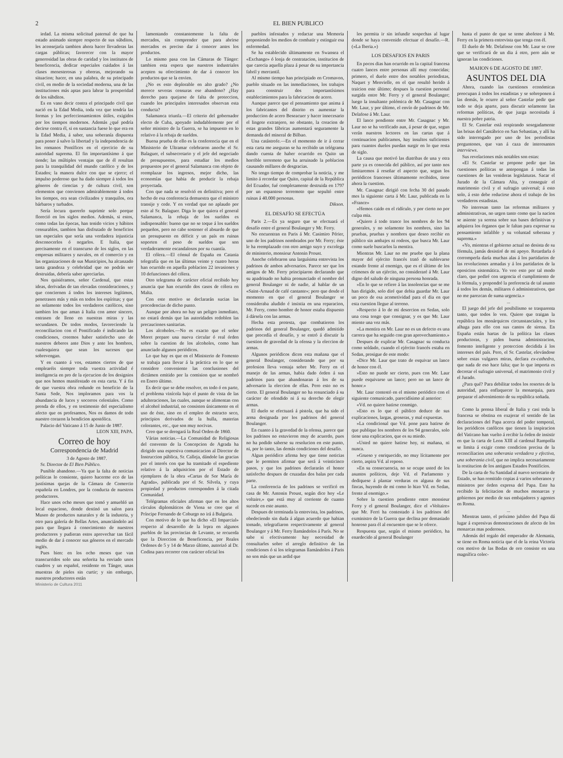2 EL BIEN PUBLICO
iedad. La misma solicitud paternal de que ha estado animado siempre respecto de sus súbditos, les aconsejaría tambien ahora hacer llevaderas las cargas públicas; favorecer con la mayor generosidad las obras de caridad y los institutos de beneficencia, dedicar especiales cuidados á las clases menesterosas y obreras, mejorando su situacion; hacer, en una palabra, de su principado civil, en medio de la sociedad moderna, una de las instituciones más aptas para labrar la prosperidad de los súbditos.
Es en vano decir contra el principado civil que nació en la Edad Media, toda vez que tendría las formas y los perfeccionamientos útiles, exigidos por los tiempos modernos. Además ¿qué podría decirse contra él, si en sustancia fuese lo que era en la Edad Media, á saber, una soberanía dispuesta para poner á salvo la libertad y la independencia de los romanos Pontífices en el ejercicio de su autoridad suprema. El fin importantísimo á que tiende; las múltiples ventajas que de él resultan para la tranquilidad del mundo católico y de los Estados; la manera dulce con que se ejerce; el impulso poderoso que ha dado siempre á todos los géneros de ciencias y de cultura civil, son elementos que convienen admirablemente á todos los tiempos, ora sean civilizados y tranquilos, ora bárbaros y turbados.
Sería locura quererlo suprimir solo porque floreció en los siglos medios. Además, si estos, como todas las épocas, han tenido vicios y hábitos censurables, tambien han disfrutado de beneficios tan especiales que sería una verdadera injusticia desconocerlos ó negarlos. E Italia, que precisamente en el transcurso de los siglos, en las empresas militares y navales, en el comercio y en las organizaciones de sus Municipios, ha alcanzado tanta grandeza y celebridad que no podrán ser destruidas, debería saber apreciarlas.
Nos quisiéramos, señor Cardenal, que estas ideas, derivadas de tan elevadas consideraciones, y que conciernen á todos los intereses legítimos, penetrasen más y más en todos los espíritus; y que no solamente todos los verdaderos católicos, sino tambien los que aman á Italia con amor sincero, entrasen de lleno en nuestras miras y las secundasen. De todos modos, favoreciendo la reconciliacion con el Pontificado é indicando las condiciones, creemos haber satisfecho uno de nuestros deberes ante Dios y ante los hombres, cualesquiera que sean los sucesos que sobrevengan.
Y en cuanto á vos, estamos ciertos de que emplearéis siempre toda vuestra actividad é inteligencia en pro de la ejecucion de los designios que nos hemos manifestado en esta carta. Y á fin de que vuestra obra redunde en beneficio de la Santa Sede, Nos imploramos para vos la abundancia de luces y socorros celestiales. Como prenda de ellos, y en testimonio del especialismo afecto que os profesamos, Nos os damos de todo nuestro corazon la bendicion apostólica.
Palacio del Vaticano á 15 de Junio de 1887.
LEON XIII, PAPA.
Correo de hoy
Correspondencia de Madrid
3 de Agosto de 1887.
Sr. Director de El Bien Público.
Punible abandono.—Ya que la falta de noticias políticas lo consiente, quiero hacerme eco de las justísimas quejas de la Cámara de Comercio española en Londres, por la conducta de nuestros productores.
Hace unos ocho meses que tomó y amuebló un local espacioso, donde destinó un salon para Museo de productos naturales y de la industria, y otro para galería de Bellas Artes, anunciándolo así para que llegara á conocimiento de nuestros productores y pudieran estos aprovechar tan fácil medio de dar á conocer sus géneros en el mercado inglés.
Pues bien: en los ocho meses que van transcurridos solo una señorita ha enviado unos cuadros y un español, residente en Tánger, unas muestras de pieles sin curtir; y sin embargo, nuestros productores están
lamentando constantemente la falta de mercados, sin comprender que para abrirse mercados es preciso dar á conocer antes los productos.
Lo mismo pasa con las Cámaras de Tánger: tambien esta espera que nuestros industriales acepten su ofrecimiento de dar á conocer los productos que se la envien.
¿No es esto deplorable en alto grado? ¿No merece severas censuras ese abandono? ¿Hay derecho para quejarse de falta de proteccion, cuando los principales interesados observan esta conducta?
Salamanca triunfa.—El criterio del gobernador electo de Cuba, apoyado indudablemente por el señor ministro de la Guerra, se ha impuesto en lo relativo á la rebaja de sueldos.
Buena prueba de ello es la conferencia que en el Ministerio de Ultramar celebraron anoche el Sr. Balaguer, el subsecretario y el jefe del negociado de presupuestos, para estudiar los medios propuestos por el general Salamanca con objeto de reemplazar los ingresos, mejor dicho, las economías que habia de producir la rebaja proyectada.
Con que nada se resolvió en definitiva; pero el hecho de esa conferencia demuestra que el ministro transije y cede. Y en verdad que no aplaudo por esto al Sr. Balaguer. Diga lo que quiera el general Salamanca, la rebaja de los sueldos es indispensable: bueno que no se toque á los sueldos pequeños, pero no cabe sostener el absurdo de que un presupuesto en déficit y un país en ruinas soporten el peso de sueldos que son verdaderamente escandalosos por su cuantía.
El cólera.—El cónsul de España en Catania telegrafía que en las últimas veinte y cuatro horas han ocurrido en aquella poblacion 22 invasiones y 10 defunciones del cólera.
Otro telegrama de carácter oficial recibido hoy anuncia que han ocurrido dos casos de cólera en Malta.
Con este motivo se declararán sucias las procedencias de dicho punto.
Aunque por ahora no hay un peligro inmediato, no estará demás que las autoridades redoblen las precauciones sanitarias.
Los alcoholes.—No es exacto que el señor Moret prepare una nueva circular ó real órden sobre la cuestion de los alcoholes, como han anunciado algunos periódicos.
Lo que hay es que en el Ministerio de Fomento se trabaja para llevar á la práctica en lo que se considere conveniente las conclusiones del dictámen emitido por la comision que se nombró en Enero último.
Es decir que se debe resolver, en todo ó en parte, el problema vinícola bajo el punto de vista de las adulteraciones, las cuales, aunque se alimentan con el alcohol industrial, no consisten únicamente en el uso de éste, sino en el empleo de estracto seco, principios derivados de la hulla, materias colorantes, etc., que son muy nocivas.
Creo que se derogará la Real Orden de 1860.
Várias noticias.—La Comunidad de Religiosas del convento de la Concepcion de Agrada ha dirigido una espresiva comunicacion al Director de Instruccion pública, Sr. Calleja, dándole las gracias por el interés con que ha tramitado el espediente relativo á la adquisicion por el Estado de ejemplares de la obra «Cartas de Sor María de Agrada», publicada por el Sr. Silvela, y cuya propiedad y productos corresponden á la citada Comunidad.
Telégramas oficiales afirman que en los altos círculos diplomáticos de Viena se cree que el Príncipe Fernando de Coburgo no irá á Bulgaria.
Con motivo de lo que ha dicho «El Imparcial» respecto al desarrollo de la lepra en algunos pueblos de las provincias de Levante, se recuerda que la Direccion de Beneficencia, por Reales Ordenes de 5 y 14 de Marzo último, autorizó al Dr. Codina para recorrer con carácter oficial los
pueblos infestados y redactar una Memoria proponiendo los medios de combatir y estinguir esa enfermedad.
Se ha establecido últimamente en Swansea el «Exchange» ó lonja de contratacion, institucion de que carecia aquella plaza á pesar de su importancia fabril y mercantil.
Al mismo tiempo han principiado en Cromavon, pueblo situado en las inmediaciones, los trabajos para construir dos importantísimos establecimientos para la fabricacion de acero.
Aunque parece que el pensamiento que anima á los fabricantes del distrito es aumentar la produccion de acero Beseacuer y hacer innecesario el lingote extranjero, no obstante, la creacion de estas grandes fábricas aumentará seguramente la demanda del mineral de Bilbao.
Una catástrofe.—En el momento de ir á cerrar esta carta me aseguran se ha recibido un telégrama dando cuenta de haber ocurrido en Quito un horrible terremoto que ha arruinado la poblacion causando millares de desgracias.
No tengo tiempo de comprobar la noticia, y me limito á recordar que Quito, capital de la República del Ecuador, fué completamente destruida en 1797 por un espantoso terremoto que sepultó entre ruinas á 40.000 personas.
Dikson.
EL DESAFÍO SE EFECTÚA
Paris 2.—Es ya seguro que se efectuará el desafío entre el general Boulanger y Mr. Ferry.
No encuentran en Paris á Mr. Casimiro Périer, uno de los padrinos nombrados por Mr. Ferry; éste le ha reemplazado con otro amigo suyo y excolega de ministerio, monsieur Antonin Proust.
Anoche celebraron una larguísima entrevista los padrinos de ambos adversarios. Parece ser que los amigos de Mr. Ferry principiaron declarando que su apadrinado no habia pronunciado el nombre del general Boulanger ni de nadie, al hablar de un «Saint-Arnaud de café cantante»; pero que desde el momento en que el general Boulanger se consideraba aludido é insistia en una reparacion, Mr. Ferry, como hombre de honor estaba dispuesto á dársela con las armas.
Hecha esta protesta, que combatieron los padrinos del general Boulanger, quedó admitido que procedía el desafío, y se entró á discutir la cuestion de gravedad de la ofensa y la eleccion de armas.
Algunos periódicos dicen esta mañana que el general Boulanger, considerando que por su profesion lleva ventaja sobre Mr. Ferry en el manejo de las armas, habia dado órden á sus padrinos para que abandonaran á los de su adversario la eleccion de ellas. Pero esto no es cierto. El general Boulanger no ha renunciado á su carácter de ofendido ni á su derecho de elegir armas.
El duelo se efectuará á pistola, que ha sido el arma designada por los padrinos del general Boulanger.
En cuanto á la gravedad de la ofensa, parece que los padrinos no estuvieron muy de acuerdo, pues no ha podido saberse su resolucion en este punto, ni, por lo tanto, las demás condiciones del desafío.
Algun periódico afirma hoy que tiene noticias que le permiten afirmar que será á veinticinco pasos, y que los padrinos declararán el honor satisfecho despues de cruzadas dos balas por cada parte.
La conferencia de los padrinos se verificó en casa de Mr. Antonin Proust, según dice hoy «Le voltaire,» que está muy al corriente de cuanto sucede en este asunto.
Despues de terminada la entrevista, los padrinos, obedeciendo sin duda á algun acuerdo que habian tomado, telegrafiaron respectivamente al general Boulanger y á Mr. Ferry llamándolos á París. No se sabe si efectivamente hay necesidad de consultarles sobre el arreglo definitivo de las condiciones ó si los telegramas llamándolos á Paris no son más que un ardid que
les permita ir sin infundir sospechas al lugar donde se haya convenido efectuar el desafío.—R. («La Iberia.»)
LOS DESAFIOS EN PARIS
En pocos dias han ocurrido en la capital francesa cuatro lances entre personas allí muy conocidas; primero, el duelo entre dos notables periodistas, Naquet y Menvielle, en el que resultó herido á traicion este último; despues la cuestion personal surgida entre Mr. Ferry y el general Boulanger; luego la insultante polémica de Mr. Casagnac con Mr. Laur, y por último, el envío de padrinos de Mr. Delafose á Mr. Laur.
El lance pendiente entre Mr. Casagnac y Mr. Laur no se ha verificado aun, á pesar de que, segun verán nuestros lectores en las cartas que á continuacion publicamos, hay insultos suficientes para cuantos duelos puedan surgir en lo que resta de siglo.
La causa que motivó las diatribas de una y otra parte ya es conocida del público, así por tanto nos limitaremos á reseñar el aspecto que, segun los periódicos franceses últimamente recibidos, tiene ahora la cuestion.
Mr. Casagnac dirigió con fecha 30 del pasado mes la siguiente carta á Mr. Laur, publicada en la «France»
«Hemos caido en el ridículo, y por cierto no por culpa mia.
»Quiero á todo trance los nombres de los 94 generales, y no solamente los nombres, sino las pruebas, pruebas y nombres que deseo recibir en público sin ambajes ni rodeos, que busca Mr. Laur como suele buscarlos la mentira.
Mientras Mr. Laur no me pruebe que la plana mayor del ejército francés trató de sublevarse estando frente al enemigo, que es el último de los crímenes de un ejército, no consideraré á Mr. Laur digno del saludo de ninguna persona honrada.
»En lo que se refiere á las insolencias que se me han dirigido, solo diré que debia guardar Mr. Laur un poco de esa acometividad para el dia en que esta cuestion llegue al terreno.
»Respecto á lo de mi desercion en Sedan, solo una cosa tengo que consignar, y es que Mr. Laur miente una vez más.
»La mentira en Mr. Laur no es un defecto es una carrera que ha seguido con gran aprovechamiento.»
Despues de explicar Mr. Casagnac su conducta como soldado, cuando el ejército francés estaba en Sedan, prosigue de este modo:
«Dice Mr. Laur que trato de esquivar un lance de honor con él.
»Esto no puede ser cierto, pues con Mr. Laur puede esquivarse un lance; pero no un lance de honor.»
Mr. Laur contestó en el mismo periódico con el siguiente comunicado, parecidísimo al anterior:
«Vd. no quiere batirse conmigo.
»Esto es lo que el público deduce de sus explicaciones, largas, groseras, y mal expuestas.
»La condicional que Vd. pone para batirse de que publique los nombres de los 94 generales, solo tiene una explicacion, que es su miedo.
»Usted no quiere batirse hoy, ni mañana, ni nunca.
»Grueso y enriquecido, no muy lícitamente por cierto, aspira Vd. al reposo.
»En su consecuencia, no se ocupe usted de los asuntos políticos, deje Vd. el Parlamento y dediquese á plantar verduras en alguna de sus fincas, huyendo de mi como lo hizo Vd. en Sedan, frente al enemigo.»
Sobre la cuestion pendiente entre monsieur Ferry y el general Boulanger, dice el «Voltaire» que Mr. Ferri ha contestado á los padrinos del exministro de la Guerra que declina por demasiado honroso para él al encuentro que se le ofrece.
Respuesta que, según el mismo periódico, ha enardecido al general Boulanger
hasta el punto de que se teme abofetee á Mr. Ferry en la primera entrevista que tenga con él.
El duelo de Mr. Delafosse con Mr. Laur se cree que se verificará de un dia á otro, pero aún se ignoran las condiciones.
MAHON 6 DE AGOSTO DE 1887.
ASUNTOS DEL DIA
Ahora, cuando las cuestiones económicas preocupan á todos los estadistas y se sobreponen á las demás, le ocurre al señor Castelar pedir que todo se deja aparte, para discutir solamente las reformas políticas, de que juzga necesitada á nuestra pobre patria.
El Sr. Castelar está respirando sosegadamente las brisas del Cantábrico en San Sebastian, y allí ha sido interrogado por uno de los periodistas preguntones, que van á caza de interesantes interviews.
Sus revelaciones más notables son estas:
«El Sr. Castelar se propone pedir que las cuestiones políticas se antepongan á todas las cuestiones de las venideras legislaturas. Sacar el Jurado de la Cámara Alta, y conseguir el matrimonio civil y el sufragio universal; á esto solo, á esto debe reducirse ahora el trabajo de los verdaderos estadistas.
No interesan tanto las reformas militares y administrativas, no urgen tanto como que la nacion se asiente ya serena sobre sus bases definitivas y adquiera los órganos que le faltan para expresar su pensamiento infalible y su voluntad soberana y suprema.»
«Yo, mientras el gobierno actual no desista de su fórmula, jamás desistiré de mi apoyo. Retardarla ó corromperla daría muchas alas á los partidarios de las revoluciones armadas y á los partidarios de la oposicion sistemática. Yo veo esto por tal modo claro, que pediré con urgencia el cumplimiento de la fórmula, y propondré la preferencia de tal asunto á todos los demás, militares ó administrativos, que no me parezcan de suma urgencia.»
...
El juego del jefe del posibilismo se trasparenta tanto, que todos lo ven. Quiere que traigan la república los monárquicos circunstanciales, y los alhaga para ello con sus cantos de sirena. En España están hartas de la política las clases productoras, y piden buena administracion, fomento inteligente y proteccion decidida á los intereses del país. Pero, el Sr. Castelar, elevándose sobre estas vulgares miras, declara ex-cathedra, que nada de eso hace falta; que lo que importa es decretar el sufragio universal, el matrimonio civil y el Jurado.
¿Para qué? Para debilitar todos los resortes de la autoridad, para enflaquecer la monarquia, para preparar el advenimiento de su república soñada.
...
Como la prensa liberal de Italia y casi toda la francesa se obstina en exajerar el sentido de las declaraciones del Papa acerca del poder temporal, los periódicos católicos que tienen la inspiracion del Vaticano han vuelto á recibir la órden de insistir en que la carta de Leon XIII al cardenal Rampolla se limita á exigir como condicion precisa de la reconciliacion una soberania verdadera y efectiva, una soberania civil, que no implica necesariamente la restitucion de los antiguos Estados Pontificios.
De la carta de Su Santidad al nuevo secretario de Estado, se han remitido copias á varios soberanos y ministros por órden expresa del Papa. Este ha recibido la felicitacion de muchos monarcas y gobiernos por medio de sus embajadores y agentes en Roma.
...
Mientras tanto, el próximo jubileo del Papa dá lugar á expresivas demostraciones de afecto de los monarcas mas poderosos.
Además del regalo del emperador de Alemania, se tiene en Roma noticia que el de la reina Victoria con motivo de las Bodas de oro consiste en una magnífica colec-
Ministerio de Cultura 2011